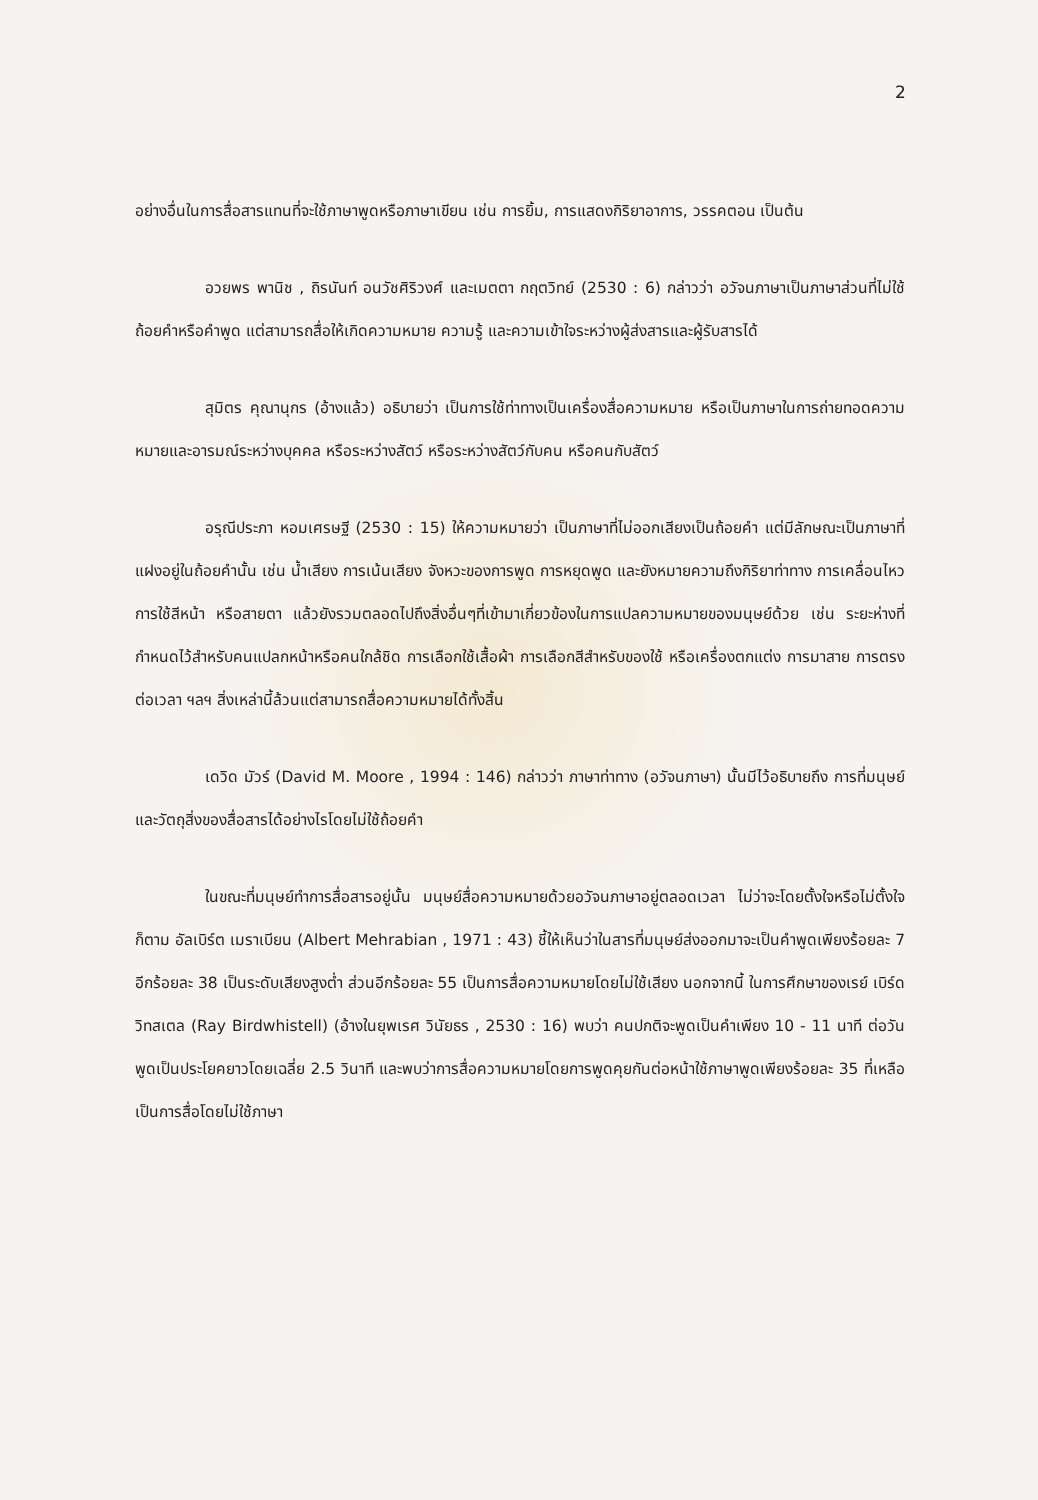2
อย่างอื่นในการสื่อสารแทนที่จะใช้ภาษาพูดหรือภาษาเขียน เช่น การยิ้ม, การแสดงกิริยาอาการ, วรรคตอน เป็นต้น
อวยพร พานิช , ถิรนันท์ อนวัชศิริวงศ์ และเมตตา กฤตวิทย์ (2530 : 6) กล่าวว่า อวัจนภาษาเป็นภาษาส่วนที่ไม่ใช้ถ้อยคำหรือคำพูด แต่สามารถสื่อให้เกิดความหมาย ความรู้ และความเข้าใจระหว่างผู้ส่งสารและผู้รับสารได้
สุมิตร คุณานุกร (อ้างแล้ว) อธิบายว่า เป็นการใช้ท่าทางเป็นเครื่องสื่อความหมาย หรือเป็นภาษาในการถ่ายทอดความหมายและอารมณ์ระหว่างบุคคล หรือระหว่างสัตว์ หรือระหว่างสัตว์กับคน หรือคนกับสัตว์
อรุณีประภา หอมเศรษฐี (2530 : 15) ให้ความหมายว่า เป็นภาษาที่ไม่ออกเสียงเป็นถ้อยคำ แต่มีลักษณะเป็นภาษาที่แฝงอยู่ในถ้อยคำนั้น เช่น น้ำเสียง การเน้นเสียง จังหวะของการพูด การหยุดพูด และยังหมายความถึงกิริยาท่าทาง การเคลื่อนไหว การใช้สีหน้า หรือสายตา แล้วยังรวมตลอดไปถึงสิ่งอื่นๆที่เข้ามาเกี่ยวข้องในการแปลความหมายของมนุษย์ด้วย เช่น ระยะห่างที่กำหนดไว้สำหรับคนแปลกหน้าหรือคนใกล้ชิด การเลือกใช้เสื้อผ้า การเลือกสีสำหรับของใช้ หรือเครื่องตกแต่ง การมาสาย การตรงต่อเวลา ฯลฯ สิ่งเหล่านี้ล้วนแต่สามารถสื่อความหมายได้ทั้งสิ้น
เดวิด มัวร์ (David M. Moore , 1994 : 146) กล่าวว่า ภาษาท่าทาง (อวัจนภาษา) นั้นมีไว้อธิบายถึง การที่มนุษย์และวัตถุสิ่งของสื่อสารได้อย่างไรโดยไม่ใช้ถ้อยคำ
ในขณะที่มนุษย์ทำการสื่อสารอยู่นั้น มนุษย์สื่อความหมายด้วยอวัจนภาษาอยู่ตลอดเวลา ไม่ว่าจะโดยตั้งใจหรือไม่ตั้งใจก็ตาม อัลเบิร์ต เมราเบียน (Albert Mehrabian , 1971 : 43) ชี้ให้เห็นว่าในสารที่มนุษย์ส่งออกมาจะเป็นคำพูดเพียงร้อยละ 7 อีกร้อยละ 38 เป็นระดับเสียงสูงต่ำ ส่วนอีกร้อยละ 55 เป็นการสื่อความหมายโดยไม่ใช้เสียง นอกจากนี้ ในการศึกษาของเรย์ เบิร์ด วิทสเตล (Ray Birdwhistell) (อ้างในยุพเรศ วินัยธร , 2530 : 16) พบว่า คนปกติจะพูดเป็นคำเพียง 10 - 11 นาที ต่อวัน พูดเป็นประโยคยาวโดยเฉลี่ย 2.5 วินาที และพบว่าการสื่อความหมายโดยการพูดคุยกันต่อหน้าใช้ภาษาพูดเพียงร้อยละ 35 ที่เหลือเป็นการสื่อโดยไม่ใช้ภาษา